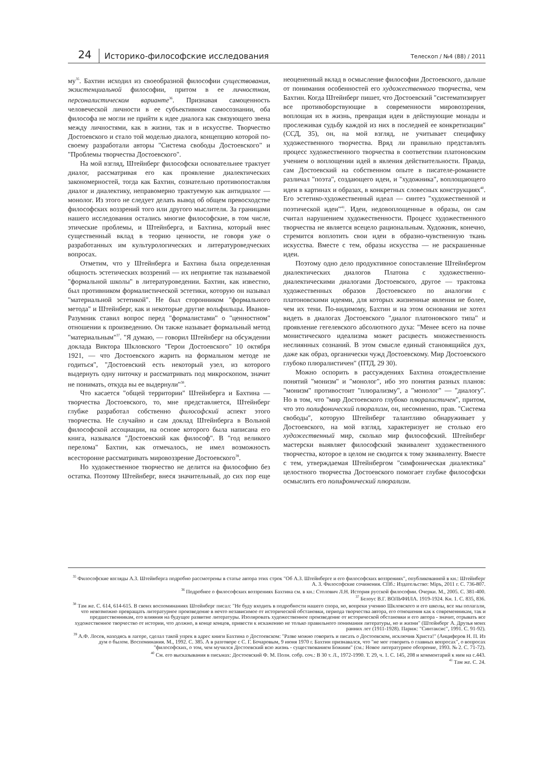24
Историко-философские исследования
Телескоп / №4 (88) / 2011
му<sup>35</sup>. Бахтин исходил из своеобразной философии существования, экзистенциальной философии, притом в ее личностном, персоналистическом варианте<sup>36</sup>. Признавая самоценность человеческой личности в ее субъективном самосознании, оба философа не могли не прийти к идее диалога как связующего звена между личностями, как в жизни, так и в искусстве. Творчество Достоевского и стало той моделью диалога, концепцию которой по-своему разработали авторы "Система свободы Достоевского" и "Проблемы творчества Достоевского".
На мой взгляд, Штейнберг философски основательнее трактует диалог, рассматривая его как проявление диалектических закономерностей, тогда как Бахтин, сознательно противопоставляя диалог и диалектику, неправомерно трактуемую как антидиалог — монолог. Из этого не следует делать вывод об общем превосходстве философских воззрений того или другого мыслителя. За границами нашего исследования остались многие философские, в том числе, этические проблемы, и Штейнберга, и Бахтина, который внес существенный вклад в теорию ценности, не говоря уже о разработанных им культурологических и литературоведческих вопросах.
Отметим, что у Штейнберга и Бахтина была определенная общность эстетических воззрений — их неприятие так называемой "формальной школы" в литературоведении. Бахтин, как известно, был противником формалистической эстетики, которую он называл "материальной эстетикой". Не был сторонником "формального метода" и Штейнберг, как и некоторые другие вольфильцы. Иванов-Разумник ставил вопрос перед "формалистами" о "ценностном" отношении к произведению. Он также называет формальный метод "материальным"<sup>37</sup>. "Я думаю, — говорил Штейнберг на обсуждении доклада Виктора Шкловского "Герои Достоевского" 10 октября 1921, — что Достоевского жарить на формальном методе не годиться", "Достоевский есть некоторый узел, из которого выдернуть одну ниточку и рассматривать под микроскопом, значит не понимать, откуда вы ее выдернули"<sup>38</sup>.
Что касается "общей территории" Штейнберга и Бахтина — творчества Достоевского, то, мне представляется, Штейнберг глубже разработал собственно философский аспект этого творчества. Не случайно и сам доклад Штейнберга в Вольной философской ассоциации, на основе которого была написана его книга, назывался "Достоевский как философ". В "год великого перелома" Бахтин, как отмечалось, не имел возможность всесторонне рассматривать мировоззрение Достоевского<sup>39</sup>.
Но художественное творчество не делится на философию без остатка. Поэтому Штейнберг, внеся значительный, до сих пор еще неоцененный вклад в осмысление философии Достоевского, дальше от понимания особенностей его художественного творчества, чем Бахтин. Когда Штейнберг пишет, что Достоевский "систематизирует все противоборствующие в современности мировоззрения, воплощая их в жизнь, превращая идеи в действующие монады и прослеживая судьбу каждой из них в последней ее конкретизации" (ССД, 35), он, на мой взгляд, не учитывает специфику художественного творчества. Вряд ли правильно представлять процесс художественного творчества в соответствии платоновским учением о воплощении идей в явления действительности. Правда, сам Достоевский на собственном опыте в писателе-романисте различал "поэта", создающего идеи, и "художника", воплощающего идеи в картинах и образах, в конкретных словесных конструкциях<sup>40</sup>. Его эстетико-художественный идеал — синтез "художественной и поэтической идеи"<sup>41</sup>. Идеи, недовоплощенные в образы, он сам считал нарушением художественности. Процесс художественного творчества не является всецело рациональным. Художник, конечно, стремится воплотить свои идеи в образно-чувственную ткань искусства. Вместе с тем, образы искусства — не раскрашенные идеи.
Поэтому одно дело продуктивное сопоставление Штейнбергом диалектических диалогов Платона с художественно-диалектическими диалогами Достоевского, другое — трактовка художественных образов Достоевского по аналогии с платоновскими идеями, для которых жизненные явления не более, чем их тени. По-видимому, Бахтин и на этом основании не хотел видеть в диалогах Достоевского "диалог платоновского типа" и проявление гегелевского абсолютного духа: "Менее всего на почве монистического идеализма может расцвесть множественность неслиянных сознаний. В этом смысле единый становящийся дух, даже как образ, органически чужд Достоевскому. Мир Достоевского глубоко плюралистичен" (ПТД, 29 30).
Можно оспорить в рассуждениях Бахтина отождествление понятий "монизм" и "монолог", ибо это понятия разных планов: "монизм" противостоит "плюрализму", а "монолог" — "диалогу". Но в том, что "мир Достоевского глубоко плюралистичен", притом, что это полифонический плюрализм, он, несомненно, прав. "Система свободы", которую Штейнберг талантливо обнаруживает у Достоевского, на мой взгляд, характеризует не столько его художественный мир, сколько мир философский. Штейнберг мастерски выявляет философский эквивалент художественного творчества, которое в целом не сводится к тому эквиваленту. Вместе с тем, утверждаемая Штейнбергом "симфоническая диалектика" целостного творчества Достоевского помогает глубже философски осмыслить его полифонический плюрализм.
<sup>35</sup> Философские взгляды А.З. Штейнберга подробно рассмотрены в статье автора этих строк "Об А.З. Штейнберге и его философских воззрениях", опубликованной в кн.: Штейнберг А. З. Философские сочинения. СПб.: Издательство: Мiръ, 2011 г. С. 736-807.
<sup>36</sup> Подробнее о философских воззрениях Бахтина см. в кн.: Столович Л.Н. История русской философии. Очерки. М., 2005. С. 381-400.
<sup>37</sup> Белоус В.Г. ВОЛЬФИЛА. 1919-1924. Кн. 1. С. 835, 836.
<sup>38</sup> Там же. С. 614, 614-615. В своих воспоминаниях Штейнберг писал: "Не буду входить в подробности нашего спора, но, вопреки учению Шкловского и его школы, все мы полагали, что невозможно превращать литературное произведение в нечто независимое от исторической обстановки, периода творчества автора, его отношения как к современникам, так и предшественникам, его влияния на будущее развитие литературы. Изолировать художественное произведение от исторической обстановки и его автора - значит, отрывать все художественное творчество от истории, что должно, в конце концов, привести к искажению не только правильного понимания литературы, но и жизни" (Штейнберг А. Друзья моих ранних лет (1911-1928). Париж: "Синтаксис", 1991. С. 91-92).
<sup>39</sup> А.Ф. Лосев, находясь в лагере, сделал такой упрек в адрес книги Бахтина о Достоевском: "Разве можно говорить и писать о Достоевском, исключив Христа!" (Анциферов Н. П. Из дум о былом. Воспоминания. М., 1992. С. 385. А в разговоре с С. Г. Бочаровым, 9 июня 1970 г. Бахтин признавался, что "не мог говорить о главных вопросах", о вопросах "философских, о том, чем мучился Достоевский всю жизнь - существованием Божиим" (см.: Новое литературное обозрение, 1993. № 2. С. 71-72).
<sup>40</sup> См. его высказывания в письмах: Достоевский Ф. М. Полн. собр. соч.: В 30 т. Л., 1972-1990. Т. 29, ч. 1. С. 145, 208 и комментарий к ним на с.443.
<sup>41</sup> Там же. С. 24.